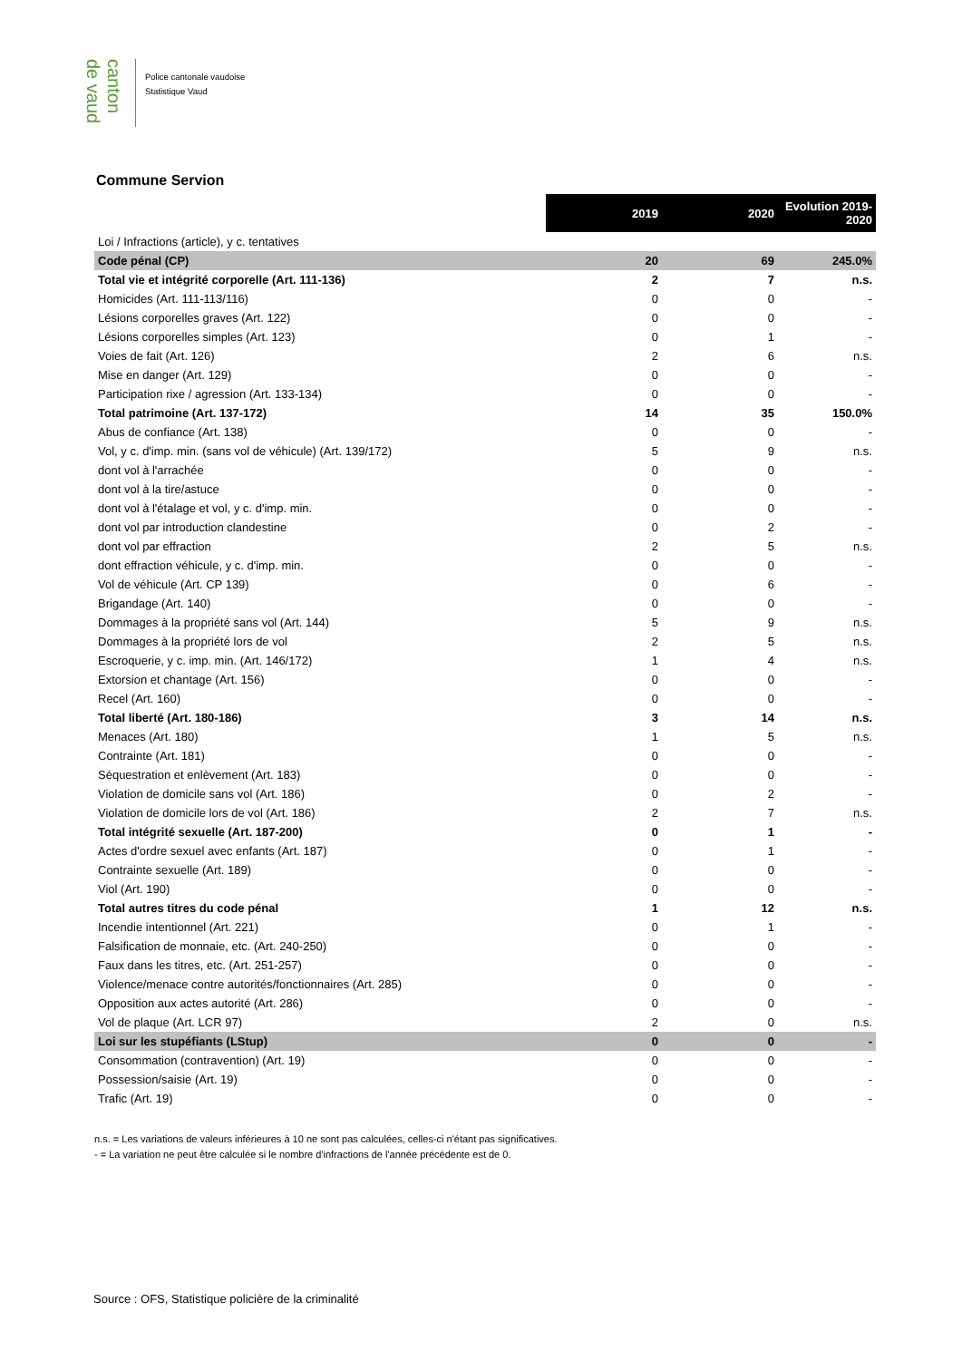canton de vaud
Police cantonale vaudoise
Statistique Vaud
Commune Servion
| | 2019 | 2020 | Evolution 2019-2020 |
| Loi / Infractions (article), y c. tentatives | | | |
| Code pénal (CP) | 20 | 69 | 245.0% |
| Total vie et intégrité corporelle (Art. 111-136) | 2 | 7 | n.s. |
| Homicides (Art. 111-113/116) | 0 | 0 | - |
| Lésions corporelles graves (Art. 122) | 0 | 0 | - |
| Lésions corporelles simples (Art. 123) | 0 | 1 | - |
| Voies de fait (Art. 126) | 2 | 6 | n.s. |
| Mise en danger (Art. 129) | 0 | 0 | - |
| Participation rixe / agression (Art. 133-134) | 0 | 0 | - |
| Total patrimoine (Art. 137-172) | 14 | 35 | 150.0% |
| Abus de confiance (Art. 138) | 0 | 0 | - |
| Vol, y c. d'imp. min. (sans vol de véhicule) (Art. 139/172) | 5 | 9 | n.s. |
| dont vol à l'arrachée | 0 | 0 | - |
| dont vol à la tire/astuce | 0 | 0 | - |
| dont vol à l'étalage et vol, y c. d'imp. min. | 0 | 0 | - |
| dont vol par introduction clandestine | 0 | 2 | - |
| dont vol par effraction | 2 | 5 | n.s. |
| dont effraction véhicule, y c. d'imp. min. | 0 | 0 | - |
| Vol de véhicule (Art. CP 139) | 0 | 6 | - |
| Brigandage (Art. 140) | 0 | 0 | - |
| Dommages à la propriété sans vol (Art. 144) | 5 | 9 | n.s. |
| Dommages à la propriété lors de vol | 2 | 5 | n.s. |
| Escroquerie, y c. imp. min. (Art. 146/172) | 1 | 4 | n.s. |
| Extorsion et chantage (Art. 156) | 0 | 0 | - |
| Recel (Art. 160) | 0 | 0 | - |
| Total liberté (Art. 180-186) | 3 | 14 | n.s. |
| Menaces (Art. 180) | 1 | 5 | n.s. |
| Contrainte (Art. 181) | 0 | 0 | - |
| Séquestration et enlèvement (Art. 183) | 0 | 0 | - |
| Violation de domicile sans vol (Art. 186) | 0 | 2 | - |
| Violation de domicile lors de vol (Art. 186) | 2 | 7 | n.s. |
| Total intégrité sexuelle (Art. 187-200) | 0 | 1 | - |
| Actes d'ordre sexuel avec enfants (Art. 187) | 0 | 1 | - |
| Contrainte sexuelle (Art. 189) | 0 | 0 | - |
| Viol (Art. 190) | 0 | 0 | - |
| Total autres titres du code pénal | 1 | 12 | n.s. |
| Incendie intentionnel (Art. 221) | 0 | 1 | - |
| Falsification de monnaie, etc. (Art. 240-250) | 0 | 0 | - |
| Faux dans les titres, etc. (Art. 251-257) | 0 | 0 | - |
| Violence/menace contre autorités/fonctionnaires (Art. 285) | 0 | 0 | - |
| Opposition aux actes autorité (Art. 286) | 0 | 0 | - |
| Vol de plaque (Art. LCR 97) | 2 | 0 | n.s. |
| Loi sur les stupéfiants (LStup) | 0 | 0 | - |
| Consommation (contravention) (Art. 19) | 0 | 0 | - |
| Possession/saisie (Art. 19) | 0 | 0 | - |
| Trafic (Art. 19) | 0 | 0 | - |
n.s. = Les variations de valeurs inférieures à 10 ne sont pas calculées, celles-ci n'étant pas significatives.
- = La variation ne peut être calculée si le nombre d'infractions de l'année précédente est de 0.
Source : OFS, Statistique policière de la criminalité